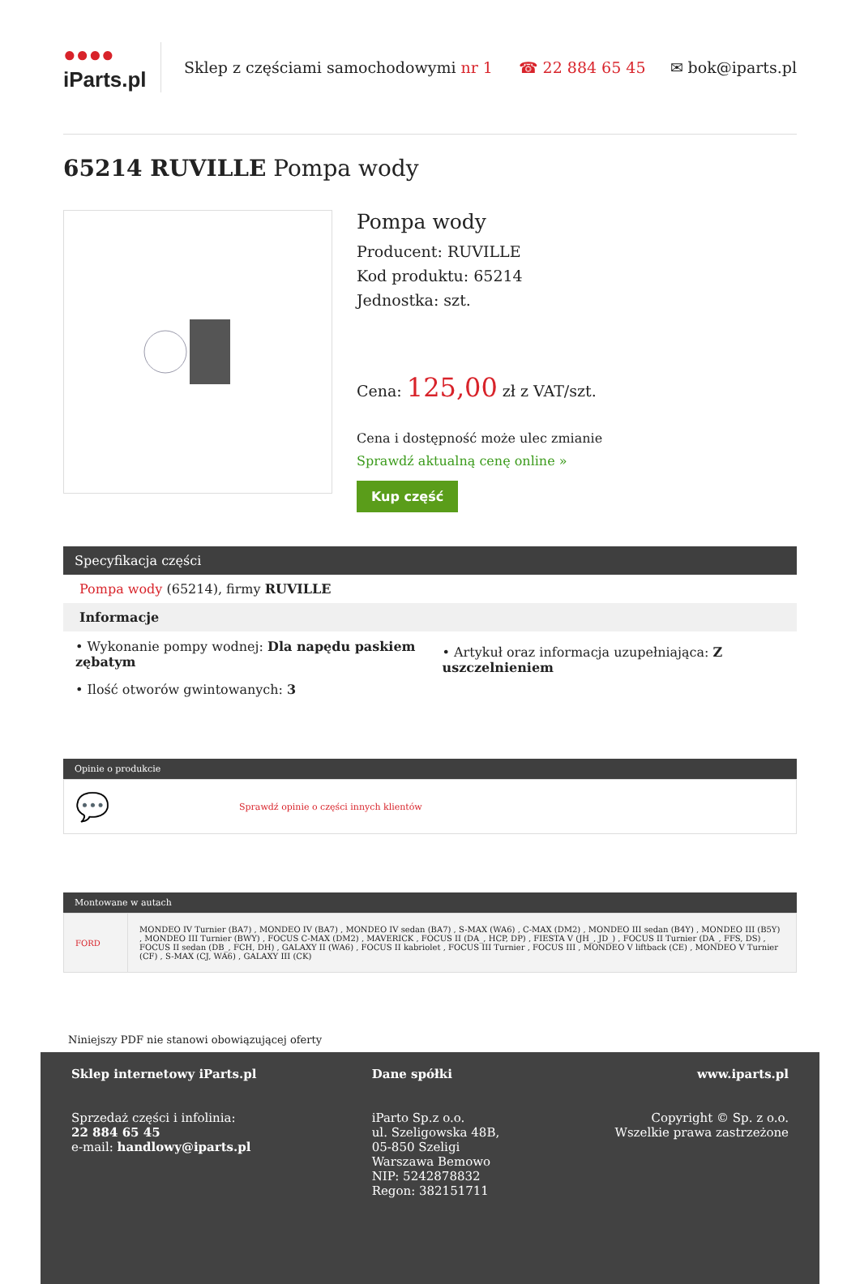●●●●
iParts.pl
Sklep z częściami samochodowymi nr 1
☎ 22 884 65 45 ✉ bok@iparts.pl
65214 RUVILLE Pompa wody
Pompa wody
Producent: RUVILLE
Kod produktu: 65214
Jednostka: szt.
Cena: 125,00 zł z VAT/szt.
Cena i dostępność może ulec zmianie
Sprawdź aktualną cenę online »
Kup część
Specyfikacja części
Pompa wody (65214), firmy RUVILLE
Informacje
| • Wykonanie pompy wodnej: Dla napędu paskiem zębatym | • Artykuł oraz informacja uzupełniająca: Z uszczelnieniem |
| • Ilość otworów gwintowanych: 3 | |
Opinie o produkcie
💬 Sprawdź opinie o części innych klientów
Montowane w autach
| FORD | MONDEO IV Turnier (BA7) , MONDEO IV (BA7) , MONDEO IV sedan (BA7) , S-MAX (WA6) , C-MAX (DM2) , MONDEO III sedan (B4Y) , MONDEO III (B5Y) , MONDEO III Turnier (BWY) , FOCUS C-MAX (DM2) , MAVERICK , FOCUS II (DA_, HCP, DP) , FIESTA V (JH_, JD_) , FOCUS II Turnier (DA_, FFS, DS) , FOCUS II sedan (DB_, FCH, DH) , GALAXY II (WA6) , FOCUS II kabriolet , FOCUS III Turnier , FOCUS III , MONDEO V liftback (CE) , MONDEO V Turnier (CF) , S-MAX (CJ, WA6) , GALAXY III (CK) |
Niniejszy PDF nie stanowi obowiązującej oferty
Sklep internetowy iParts.pl
Sprzedaż części i infolinia:
22 884 65 45
e-mail: handlowy@iparts.pl
Dane spółki
iParto Sp.z o.o.
ul. Szeligowska 48B,
05-850 Szeligi
Warszawa Bemowo
NIP: 5242878832
Regon: 382151711
www.iparts.pl
Copyright © Sp. z o.o.
Wszelkie prawa zastrzeżone